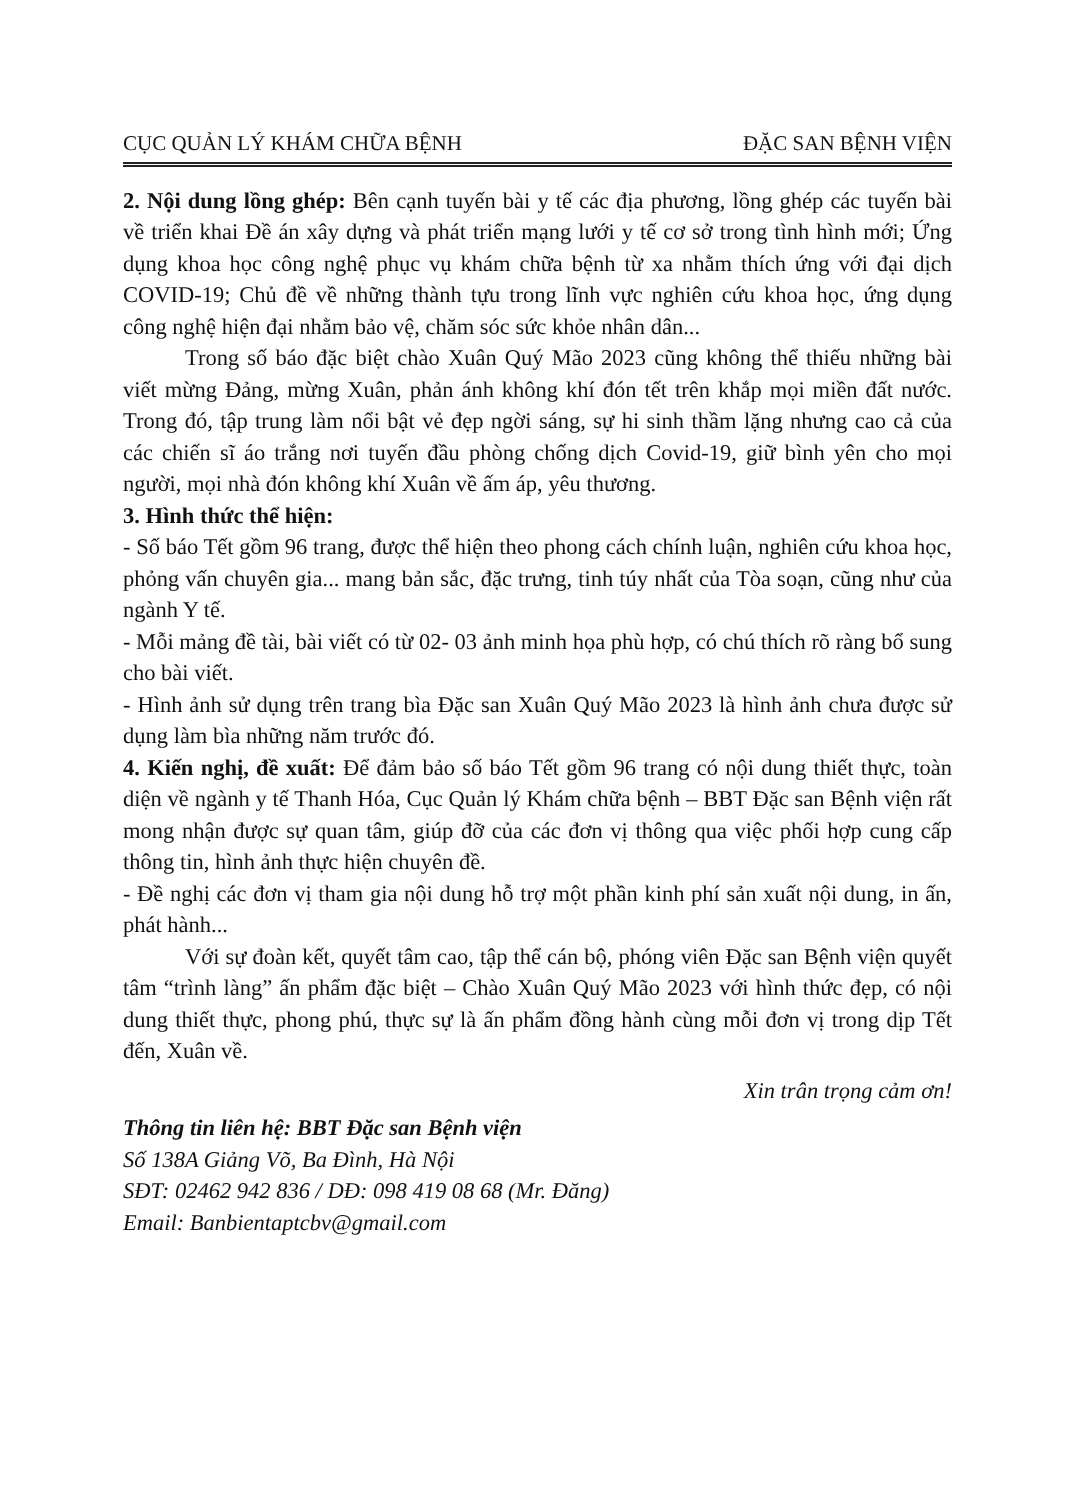CỤC QUẢN LÝ KHÁM CHỮA BỆNH ĐẶC SAN BỆNH VIỆN
2. Nội dung lồng ghép: Bên cạnh tuyến bài y tế các địa phương, lồng ghép các tuyến bài về triển khai Đề án xây dựng và phát triển mạng lưới y tế cơ sở trong tình hình mới; Ứng dụng khoa học công nghệ phục vụ khám chữa bệnh từ xa nhằm thích ứng với đại dịch COVID-19; Chủ đề về những thành tựu trong lĩnh vực nghiên cứu khoa học, ứng dụng công nghệ hiện đại nhằm bảo vệ, chăm sóc sức khỏe nhân dân...
Trong số báo đặc biệt chào Xuân Quý Mão 2023 cũng không thể thiếu những bài viết mừng Đảng, mừng Xuân, phản ánh không khí đón tết trên khắp mọi miền đất nước. Trong đó, tập trung làm nổi bật vẻ đẹp ngời sáng, sự hi sinh thầm lặng nhưng cao cả của các chiến sĩ áo trắng nơi tuyến đầu phòng chống dịch Covid-19, giữ bình yên cho mọi người, mọi nhà đón không khí Xuân về ấm áp, yêu thương.
3. Hình thức thể hiện:
- Số báo Tết gồm 96 trang, được thể hiện theo phong cách chính luận, nghiên cứu khoa học, phỏng vấn chuyên gia... mang bản sắc, đặc trưng, tinh túy nhất của Tòa soạn, cũng như của ngành Y tế.
- Mỗi mảng đề tài, bài viết có từ 02- 03 ảnh minh họa phù hợp, có chú thích rõ ràng bổ sung cho bài viết.
- Hình ảnh sử dụng trên trang bìa Đặc san Xuân Quý Mão 2023 là hình ảnh chưa được sử dụng làm bìa những năm trước đó.
4. Kiến nghị, đề xuất: Để đảm bảo số báo Tết gồm 96 trang có nội dung thiết thực, toàn diện về ngành y tế Thanh Hóa, Cục Quản lý Khám chữa bệnh – BBT Đặc san Bệnh viện rất mong nhận được sự quan tâm, giúp đỡ của các đơn vị thông qua việc phối hợp cung cấp thông tin, hình ảnh thực hiện chuyên đề.
- Đề nghị các đơn vị tham gia nội dung hỗ trợ một phần kinh phí sản xuất nội dung, in ấn, phát hành...
Với sự đoàn kết, quyết tâm cao, tập thể cán bộ, phóng viên Đặc san Bệnh viện quyết tâm “trình làng” ấn phẩm đặc biệt – Chào Xuân Quý Mão 2023 với hình thức đẹp, có nội dung thiết thực, phong phú, thực sự là ấn phẩm đồng hành cùng mỗi đơn vị trong dịp Tết đến, Xuân về.
Xin trân trọng cảm ơn!
Thông tin liên hệ: BBT Đặc san Bệnh viện
Số 138A Giảng Võ, Ba Đình, Hà Nội
SĐT: 02462 942 836 / DĐ: 098 419 08 68 (Mr. Đăng)
Email: Banbientaptcbv@gmail.com